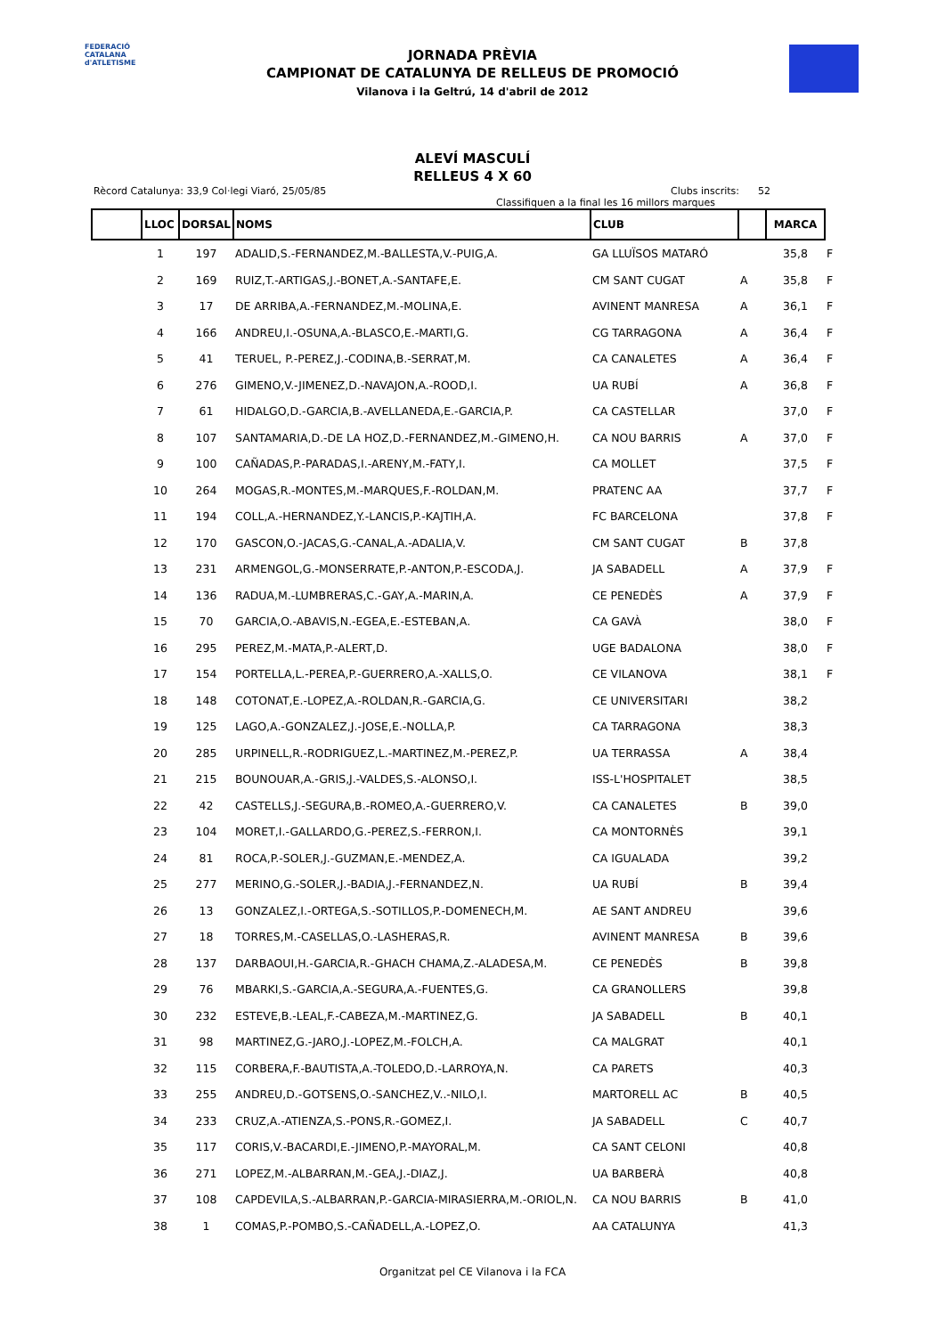FEDERACIÓ CATALANA
d'ATLETISME
JORNADA PRÈVIA
CAMPIONAT DE CATALUNYA DE RELLEUS DE PROMOCIÓ
Vilanova i la Geltrú, 14 d'abril de 2012
ALEVÍ MASCULÍ
RELLEUS 4 X 60
Rècord Catalunya: 33,9 Col·legi Viaró, 25/05/85 Clubs inscrits: 52
Classifiquen a la final les 16 millors marques
| | LLOC | DORSAL | NOMS | CLUB | | MARCA | |
| --- | --- | --- | --- | --- | --- | --- | --- |
| | 1 | 197 | ADALID,S.-FERNANDEZ,M.-BALLESTA,V.-PUIG,A. | GA LLUÏSOS MATARÓ | | 35,8 | F |
| | 2 | 169 | RUIZ,T.-ARTIGAS,J.-BONET,A.-SANTAFE,E. | CM SANT CUGAT | A | 35,8 | F |
| | 3 | 17 | DE ARRIBA,A.-FERNANDEZ,M.-MOLINA,E. | AVINENT MANRESA | A | 36,1 | F |
| | 4 | 166 | ANDREU,I.-OSUNA,A.-BLASCO,E.-MARTI,G. | CG TARRAGONA | A | 36,4 | F |
| | 5 | 41 | TERUEL, P.-PEREZ,J.-CODINA,B.-SERRAT,M. | CA CANALETES | A | 36,4 | F |
| | 6 | 276 | GIMENO,V.-JIMENEZ,D.-NAVAJON,A.-ROOD,I. | UA RUBÍ | A | 36,8 | F |
| | 7 | 61 | HIDALGO,D.-GARCIA,B.-AVELLANEDA,E.-GARCIA,P. | CA CASTELLAR | | 37,0 | F |
| | 8 | 107 | SANTAMARIA,D.-DE LA HOZ,D.-FERNANDEZ,M.-GIMENO,H. | CA NOU BARRIS | A | 37,0 | F |
| | 9 | 100 | CAÑADAS,P.-PARADAS,I.-ARENY,M.-FATY,I. | CA MOLLET | | 37,5 | F |
| | 10 | 264 | MOGAS,R.-MONTES,M.-MARQUES,F.-ROLDAN,M. | PRATENC AA | | 37,7 | F |
| | 11 | 194 | COLL,A.-HERNANDEZ,Y.-LANCIS,P.-KAJTIH,A. | FC BARCELONA | | 37,8 | F |
| | 12 | 170 | GASCON,O.-JACAS,G.-CANAL,A.-ADALIA,V. | CM SANT CUGAT | B | 37,8 | |
| | 13 | 231 | ARMENGOL,G.-MONSERRATE,P.-ANTON,P.-ESCODA,J. | JA SABADELL | A | 37,9 | F |
| | 14 | 136 | RADUA,M.-LUMBRERAS,C.-GAY,A.-MARIN,A. | CE PENEDÈS | A | 37,9 | F |
| | 15 | 70 | GARCIA,O.-ABAVIS,N.-EGEA,E.-ESTEBAN,A. | CA GAVÀ | | 38,0 | F |
| | 16 | 295 | PEREZ,M.-MATA,P.-ALERT,D. | UGE BADALONA | | 38,0 | F |
| | 17 | 154 | PORTELLA,L.-PEREA,P.-GUERRERO,A.-XALLS,O. | CE VILANOVA | | 38,1 | F |
| | 18 | 148 | COTONAT,E.-LOPEZ,A.-ROLDAN,R.-GARCIA,G. | CE UNIVERSITARI | | 38,2 | |
| | 19 | 125 | LAGO,A.-GONZALEZ,J.-JOSE,E.-NOLLA,P. | CA TARRAGONA | | 38,3 | |
| | 20 | 285 | URPINELL,R.-RODRIGUEZ,L.-MARTINEZ,M.-PEREZ,P. | UA TERRASSA | A | 38,4 | |
| | 21 | 215 | BOUNOUAR,A.-GRIS,J.-VALDES,S.-ALONSO,I. | ISS-L'HOSPITALET | | 38,5 | |
| | 22 | 42 | CASTELLS,J.-SEGURA,B.-ROMEO,A.-GUERRERO,V. | CA CANALETES | B | 39,0 | |
| | 23 | 104 | MORET,I.-GALLARDO,G.-PEREZ,S.-FERRON,I. | CA MONTORNÈS | | 39,1 | |
| | 24 | 81 | ROCA,P.-SOLER,J.-GUZMAN,E.-MENDEZ,A. | CA IGUALADA | | 39,2 | |
| | 25 | 277 | MERINO,G.-SOLER,J.-BADIA,J.-FERNANDEZ,N. | UA RUBÍ | B | 39,4 | |
| | 26 | 13 | GONZALEZ,I.-ORTEGA,S.-SOTILLOS,P.-DOMENECH,M. | AE SANT ANDREU | | 39,6 | |
| | 27 | 18 | TORRES,M.-CASELLAS,O.-LASHERAS,R. | AVINENT MANRESA | B | 39,6 | |
| | 28 | 137 | DARBAOUI,H.-GARCIA,R.-GHACH CHAMA,Z.-ALADESA,M. | CE PENEDÈS | B | 39,8 | |
| | 29 | 76 | MBARKI,S.-GARCIA,A.-SEGURA,A.-FUENTES,G. | CA GRANOLLERS | | 39,8 | |
| | 30 | 232 | ESTEVE,B.-LEAL,F.-CABEZA,M.-MARTINEZ,G. | JA SABADELL | B | 40,1 | |
| | 31 | 98 | MARTINEZ,G.-JARO,J.-LOPEZ,M.-FOLCH,A. | CA MALGRAT | | 40,1 | |
| | 32 | 115 | CORBERA,F.-BAUTISTA,A.-TOLEDO,D.-LARROYA,N. | CA PARETS | | 40,3 | |
| | 33 | 255 | ANDREU,D.-GOTSENS,O.-SANCHEZ,V..-NILO,I. | MARTORELL AC | B | 40,5 | |
| | 34 | 233 | CRUZ,A.-ATIENZA,S.-PONS,R.-GOMEZ,I. | JA SABADELL | C | 40,7 | |
| | 35 | 117 | CORIS,V.-BACARDI,E.-JIMENO,P.-MAYORAL,M. | CA SANT CELONI | | 40,8 | |
| | 36 | 271 | LOPEZ,M.-ALBARRAN,M.-GEA,J.-DIAZ,J. | UA BARBERÀ | | 40,8 | |
| | 37 | 108 | CAPDEVILA,S.-ALBARRAN,P.-GARCIA-MIRASIERRA,M.-ORIOL,N. | CA NOU BARRIS | B | 41,0 | |
| | 38 | 1 | COMAS,P.-POMBO,S.-CAÑADELL,A.-LOPEZ,O. | AA CATALUNYA | | 41,3 | |
Organitzat pel CE Vilanova i la FCA